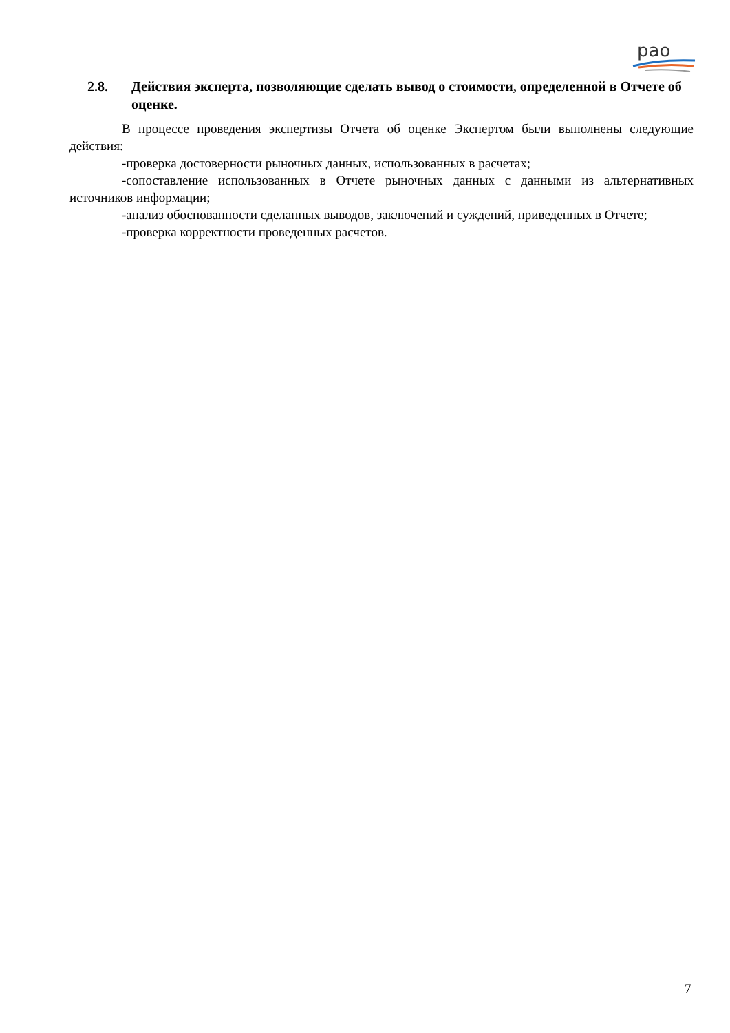рао
2.8. Действия эксперта, позволяющие сделать вывод о стоимости, определенной в Отчете об оценке.
В процессе проведения экспертизы Отчета об оценке Экспертом были выполнены следующие действия:
-проверка достоверности рыночных данных, использованных в расчетах;
-сопоставление использованных в Отчете рыночных данных с данными из альтернативных источников информации;
-анализ обоснованности сделанных выводов, заключений и суждений, приведенных в Отчете;
-проверка корректности проведенных расчетов.
7